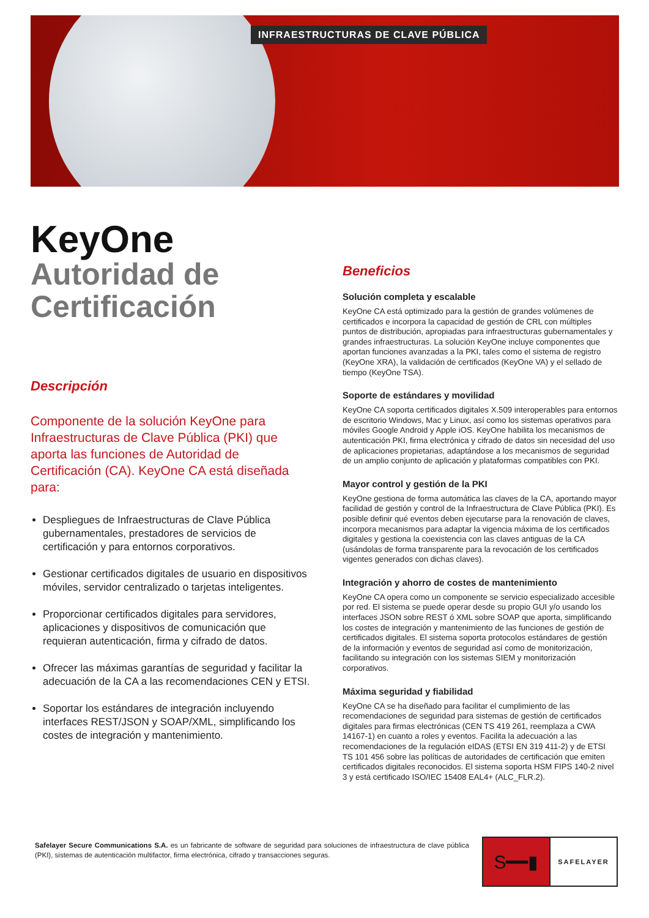INFRAESTRUCTURAS DE CLAVE PÚBLICA
KeyOne
Autoridad de
Certificación
Descripción
Componente de la solución KeyOne para Infraestructuras de Clave Pública (PKI) que aporta las funciones de Autoridad de Certificación (CA). KeyOne CA está diseñada para:
Despliegues de Infraestructuras de Clave Pública gubernamentales, prestadores de servicios de certificación y para entornos corporativos.
Gestionar certificados digitales de usuario en dispositivos móviles, servidor centralizado o tarjetas inteligentes.
Proporcionar certificados digitales para servidores, aplicaciones y dispositivos de comunicación que requieran autenticación, firma y cifrado de datos.
Ofrecer las máximas garantías de seguridad y facilitar la adecuación de la CA a las recomendaciones CEN y ETSI.
Soportar los estándares de integración incluyendo interfaces REST/JSON y SOAP/XML, simplificando los costes de integración y mantenimiento.
Beneficios
Solución completa y escalable
KeyOne CA está optimizado para la gestión de grandes volúmenes de certificados e incorpora la capacidad de gestión de CRL con múltiples puntos de distribución, apropiadas para infraestructuras gubernamentales y grandes infraestructuras. La solución KeyOne incluye componentes que aportan funciones avanzadas a la PKI, tales como el sistema de registro (KeyOne XRA), la validación de certificados (KeyOne VA) y el sellado de tiempo (KeyOne TSA).
Soporte de estándares y movilidad
KeyOne CA soporta certificados digitales X.509 interoperables para entornos de escritorio Windows, Mac y Linux, así como los sistemas operativos para móviles Google Android y Apple iOS. KeyOne habilita los mecanismos de autenticación PKI, firma electrónica y cifrado de datos sin necesidad del uso de aplicaciones propietarias, adaptándose a los mecanismos de seguridad de un amplio conjunto de aplicación y plataformas compatibles con PKI.
Mayor control y gestión de la PKI
KeyOne gestiona de forma automática las claves de la CA, aportando mayor facilidad de gestión y control de la Infraestructura de Clave Pública (PKI). Es posible definir qué eventos deben ejecutarse para la renovación de claves, incorpora mecanismos para adaptar la vigencia máxima de los certificados digitales y gestiona la coexistencia con las claves antiguas de la CA (usándolas de forma transparente para la revocación de los certificados vigentes generados con dichas claves).
Integración y ahorro de costes de mantenimiento
KeyOne CA opera como un componente se servicio especializado accesible por red. El sistema se puede operar desde su propio GUI y/o usando los interfaces JSON sobre REST ó XML sobre SOAP que aporta, simplificando los costes de integración y mantenimiento de las funciones de gestión de certificados digitales. El sistema soporta protocolos estándares de gestión de la información y eventos de seguridad así como de monitorización, facilitando su integración con los sistemas SIEM y monitorización corporativos.
Máxima seguridad y fiabilidad
KeyOne CA se ha diseñado para facilitar el cumplimiento de las recomendaciones de seguridad para sistemas de gestión de certificados digitales para firmas electrónicas (CEN TS 419 261, reemplaza a CWA 14167-1) en cuanto a roles y eventos. Facilita la adecuación a las recomendaciones de la regulación eIDAS (ETSI EN 319 411-2) y de ETSI TS 101 456 sobre las políticas de autoridades de certificación que emiten certificados digitales reconocidos. El sistema soporta HSM FIPS 140-2 nivel 3 y está certificado ISO/IEC 15408 EAL4+ (ALC_FLR.2).
Safelayer Secure Communications S.A. es un fabricante de software de seguridad para soluciones de infraestructura de clave pública (PKI), sistemas de autenticación multifactor, firma electrónica, cifrado y transacciones seguras.
S━━▮
SAFELAYER